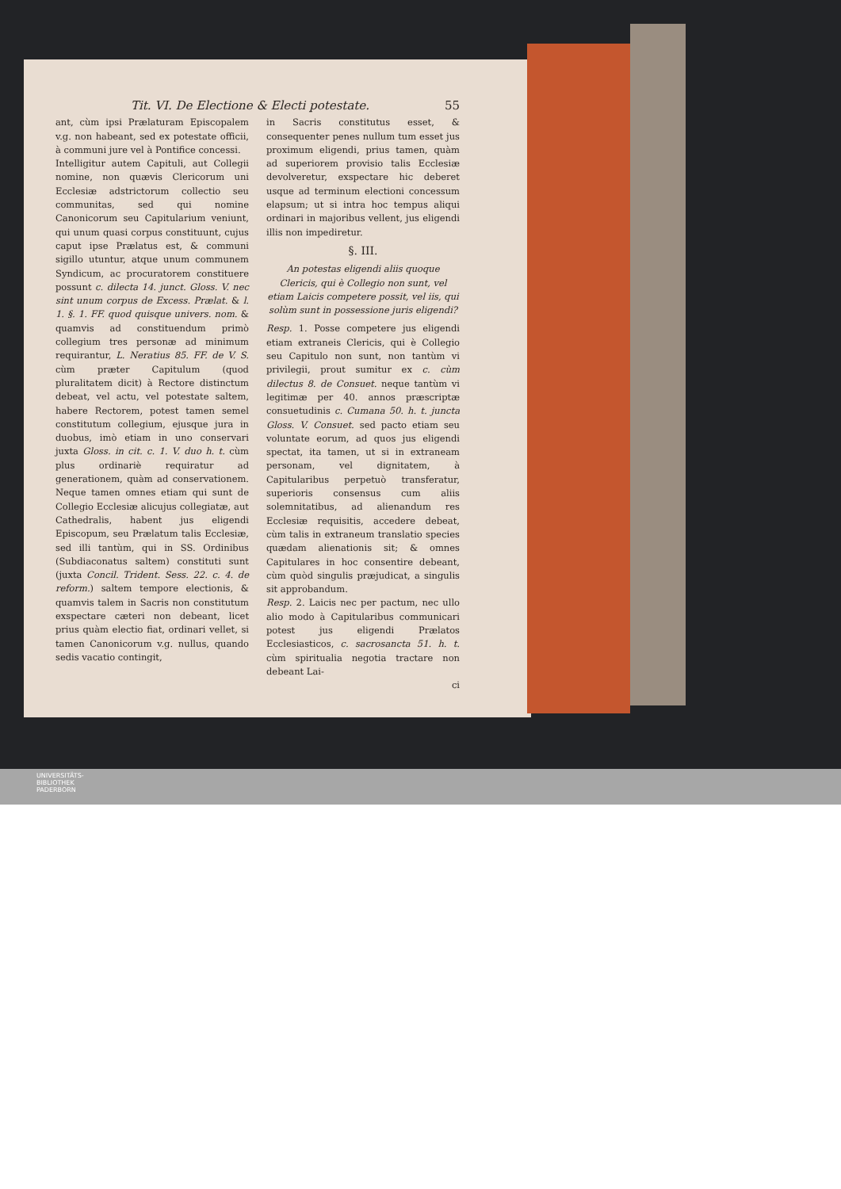Tit. VI. De Electione & Electi potestate. 55
ant, cùm ipsi Prælaturam Episcopalem v.g. non habeant, sed ex potestate officii, à communi jure vel à Pontifice concessi.
Intelligitur autem Capituli, aut Collegii nomine, non quævis Clericorum uni Ecclesiæ adstrictorum collectio seu communitas, sed qui nomine Canonicorum seu Capitularium veniunt, qui unum quasi corpus constituunt, cujus caput ipse Prælatus est, & communi sigillo utuntur, atque unum communem Syndicum, ac procuratorem constituere possunt c. dilecta 14. junct. Gloss. V. nec sint unum corpus de Excess. Prælat. & l. 1. §. 1. FF. quod quisque univers. nom. & quamvis ad constituendum primò collegium tres personæ ad minimum requirantur, L. Neratius 85. FF. de V. S. cùm præter Capitulum (quod pluralitatem dicit) à Rectore distinctum debeat, vel actu, vel potestate saltem, habere Rectorem, potest tamen semel constitutum collegium, ejusque jura in duobus, imò etiam in uno conservari juxta Gloss. in cit. c. 1. V. duo h. t. cùm plus ordinariè requiratur ad generationem, quàm ad conservationem. Neque tamen omnes etiam qui sunt de Collegio Ecclesiæ alicujus collegiatæ, aut Cathedralis, habent jus eligendi Episcopum, seu Prælatum talis Ecclesiæ, sed illi tantùm, qui in SS. Ordinibus (Subdiaconatus saltem) constituti sunt (juxta Concil. Trident. Sess. 22. c. 4. de reform.) saltem tempore electionis, & quamvis talem in Sacris non constitutum exspectare cæteri non debeant, licet prius quàm electio fiat, ordinari vellet, si tamen Canonicorum v.g. nullus, quando sedis vacatio contingit,
in Sacris constitutus esset, & consequenter penes nullum tum esset jus proximum eligendi, prius tamen, quàm ad superiorem provisio talis Ecclesiæ devolveretur, exspectare hic deberet usque ad terminum electioni concessum elapsum; ut si intra hoc tempus aliqui ordinari in majoribus vellent, jus eligendi illis non impediretur.
§. III.
An potestas eligendi aliis quoque Clericis, qui è Collegio non sunt, vel etiam Laicis competere possit, vel iis, qui solùm sunt in possessione juris eligendi?
Resp. 1. Posse competere jus eligendi etiam extraneis Clericis, qui è Collegio seu Capitulo non sunt, non tantùm vi privilegii, prout sumitur ex c. cùm dilectus 8. de Consuet. neque tantùm vi legitimæ per 40. annos præscriptæ consuetudinis c. Cumana 50. h. t. juncta Gloss. V. Consuet. sed pacto etiam seu voluntate eorum, ad quos jus eligendi spectat, ita tamen, ut si in extraneam personam, vel dignitatem, à Capitularibus perpetuò transferatur, superioris consensus cum aliis solemnitatibus, ad alienandum res Ecclesiæ requisitis, accedere debeat, cùm talis in extraneum translatio species quædam alienationis sit; & omnes Capitulares in hoc consentire debeant, cùm quòd singulis præjudicat, a singulis sit approbandum.
Resp. 2. Laicis nec per pactum, nec ullo alio modo à Capitularibus communicari potest jus eligendi Prælatos Ecclesiasticos, c. sacrosancta 51. h. t. cùm spiritualia negotia tractare non debeant Lai-
ci
UNIVERSITÄTS-
BIBLIOTHEK
PADERBORN